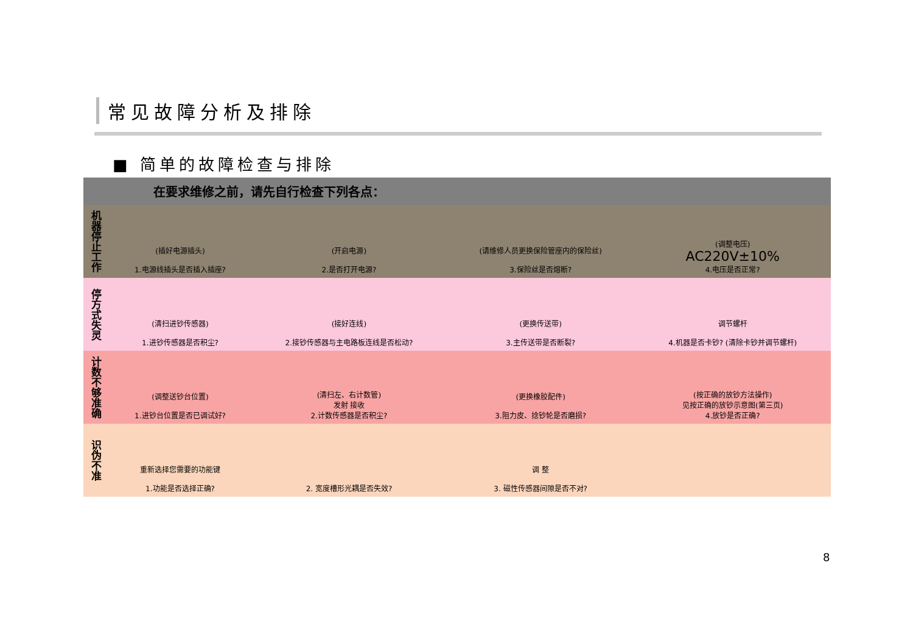常见故障分析及排除
■ 简单的故障检查与排除
在要求维修之前，请先自行检查下列各点：
| 机器停止工作 | (插好电源插头) 1.电源线插头是否插入插座? | (开启电源) 2.是否打开电源? | (请维修人员更换保险管座内的保险丝) 3.保险丝是否熔断? | (调整电压) AC220V±10% 4.电压是否正常? |
| 停方式失灵 | (清扫进钞传感器) 1.进钞传感器是否积尘? | (接好连线) 2.接钞传感器与主电路板连线是否松动? | (更换传送带) 3.主传送带是否断裂? | 调节螺杆 4.机器是否卡钞? (清除卡钞并调节螺杆) |
| 计数不够准确 | (调整送钞台位置) 1.进钞台位置是否已调试好? | (清扫左、右计数管) 发射 接收 2.计数传感器是否积尘? | (更换橡胶配件) 3.阻力皮、捻钞轮是否磨损? | (按正确的放钞方法操作) 见按正确的放钞示意图(第三页) 4.放钞是否正确? |
| 识伪不准 | 重新选择您需要的功能键 1.功能是否选择正确? | 2. 宽度槽形光耦是否失效? | 调 整 3. 磁性传感器间隙是否不对? | |
8